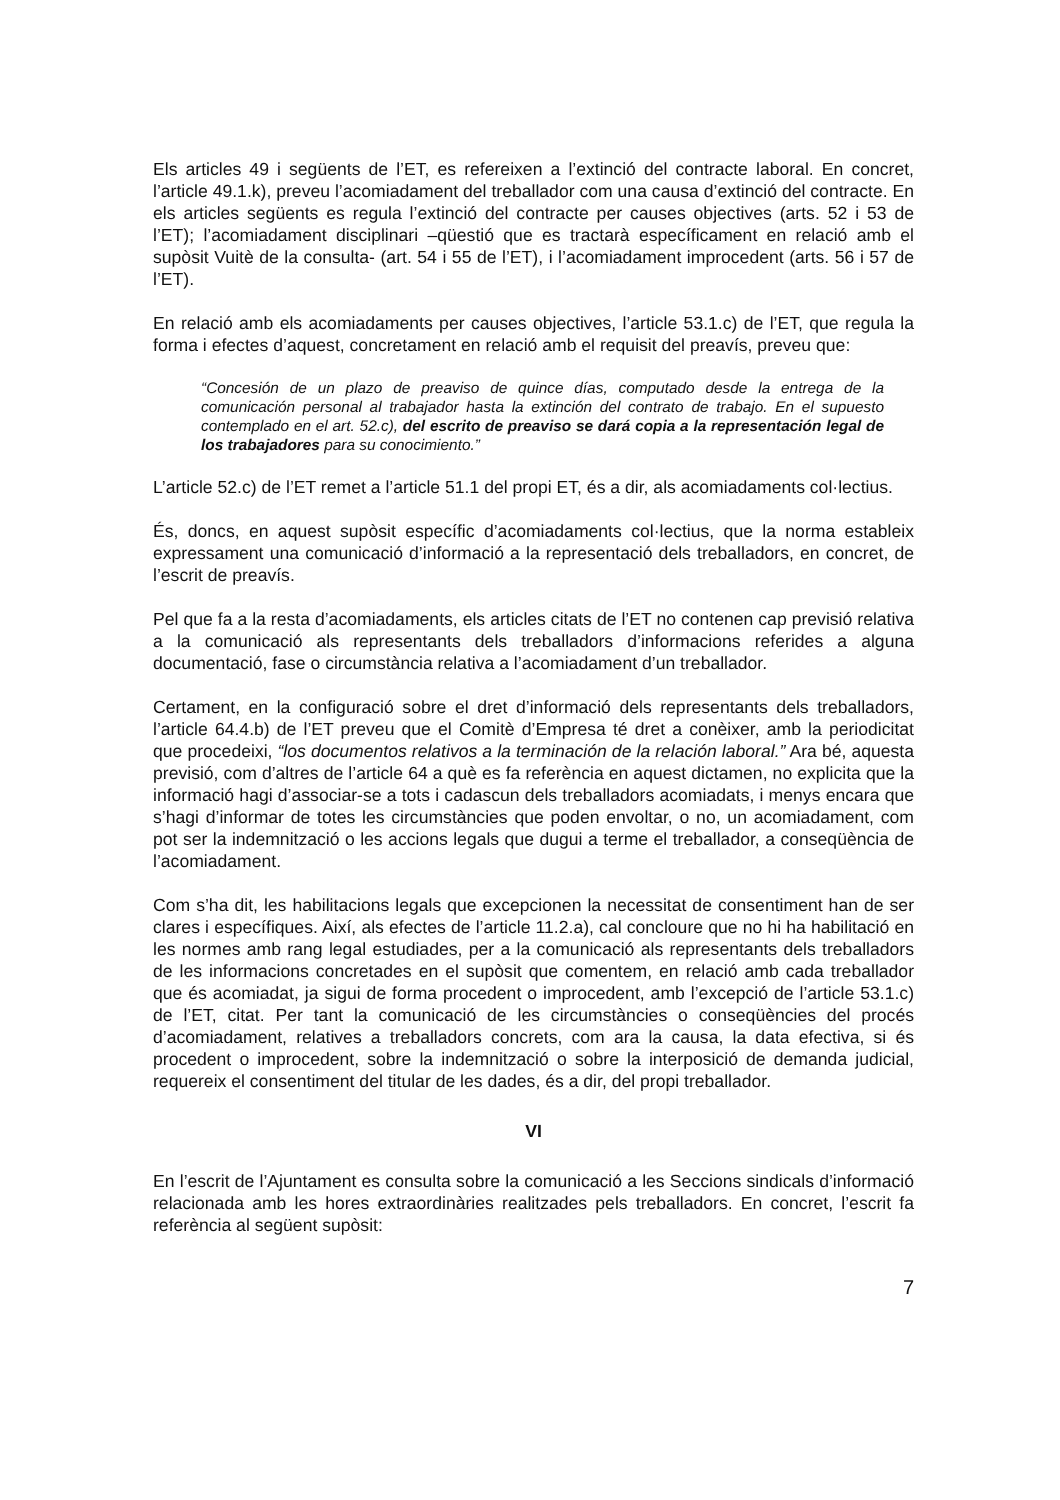Els articles 49 i següents de l’ET, es refereixen a l’extinció del contracte laboral. En concret, l’article 49.1.k), preveu l’acomiadament del treballador com una causa d’extinció del contracte. En els articles següents es regula l’extinció del contracte per causes objectives (arts. 52 i 53 de l’ET); l’acomiadament disciplinari –qüestió que es tractarà específicament en relació amb el supòsit Vuitè de la consulta- (art. 54 i 55 de l’ET), i l’acomiadament improcedent (arts. 56 i 57 de l’ET).
En relació amb els acomiadaments per causes objectives, l’article 53.1.c) de l’ET, que regula la forma i efectes d’aquest, concretament en relació amb el requisit del preavís, preveu que:
“Concesión de un plazo de preaviso de quince días, computado desde la entrega de la comunicación personal al trabajador hasta la extinción del contrato de trabajo. En el supuesto contemplado en el art. 52.c), del escrito de preaviso se dará copia a la representación legal de los trabajadores para su conocimiento.”
L’article 52.c) de l’ET remet a l’article 51.1 del propi ET, és a dir, als acomiadaments col·lectius.
És, doncs, en aquest supòsit específic d’acomiadaments col·lectius, que la norma estableix expressament una comunicació d’informació a la representació dels treballadors, en concret, de l’escrit de preavís.
Pel que fa a la resta d’acomiadaments, els articles citats de l’ET no contenen cap previsió relativa a la comunicació als representants dels treballadors d’informacions referides a alguna documentació, fase o circumstància relativa a l’acomiadament d’un treballador.
Certament, en la configuració sobre el dret d’informació dels representants dels treballadors, l’article 64.4.b) de l’ET preveu que el Comitè d’Empresa té dret a conèixer, amb la periodicitat que procedeixi, “los documentos relativos a la terminación de la relación laboral.” Ara bé, aquesta previsió, com d’altres de l’article 64 a què es fa referència en aquest dictamen, no explicita que la informació hagi d’associar-se a tots i cadascun dels treballadors acomiadats, i menys encara que s’hagi d’informar de totes les circumstàncies que poden envoltar, o no, un acomiadament, com pot ser la indemnització o les accions legals que dugui a terme el treballador, a conseqüència de l’acomiadament.
Com s’ha dit, les habilitacions legals que excepcionen la necessitat de consentiment han de ser clares i específiques. Així, als efectes de l’article 11.2.a), cal concloure que no hi ha habilitació en les normes amb rang legal estudiades, per a la comunicació als representants dels treballadors de les informacions concretades en el supòsit que comentem, en relació amb cada treballador que és acomiadat, ja sigui de forma procedent o improcedent, amb l’excepció de l’article 53.1.c) de l’ET, citat. Per tant la comunicació de les circumstàncies o conseqüències del procés d’acomiadament, relatives a treballadors concrets, com ara la causa, la data efectiva, si és procedent o improcedent, sobre la indemnització o sobre la interposició de demanda judicial, requereix el consentiment del titular de les dades, és a dir, del propi treballador.
VI
En l’escrit de l’Ajuntament es consulta sobre la comunicació a les Seccions sindicals d’informació relacionada amb les hores extraordinàries realitzades pels treballadors. En concret, l’escrit fa referència al següent supòsit:
7